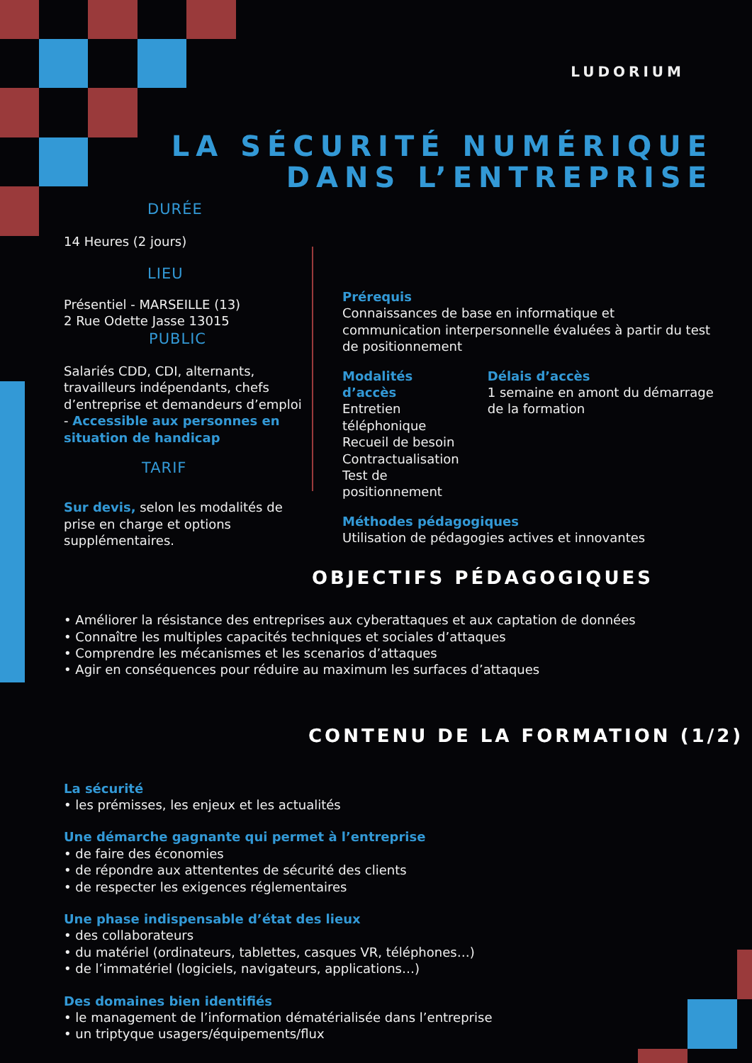LUDORIUM
LA SÉCURITÉ NUMÉRIQUE
DANS L’ENTREPRISE
DURÉE
14 Heures (2 jours)
LIEU
Présentiel - MARSEILLE (13)
2 Rue Odette Jasse 13015
PUBLIC
Salariés CDD, CDI, alternants, travailleurs indépendants, chefs d’entreprise et demandeurs d’emploi - Accessible aux personnes en situation de handicap
TARIF
Sur devis, selon les modalités de prise en charge et options supplémentaires.
Prérequis
Connaissances de base en informatique et communication interpersonnelle évaluées à partir du test de positionnement
Modalités d’accès
Entretien téléphonique
Recueil de besoin
Contractualisation
Test de positionnement
Délais d’accès
1 semaine en amont du démarrage de la formation
Méthodes pédagogiques
Utilisation de pédagogies actives et innovantes
OBJECTIFS PÉDAGOGIQUES
• Améliorer la résistance des entreprises aux cyberattaques et aux captation de données
• Connaître les multiples capacités techniques et sociales d’attaques
• Comprendre les mécanismes et les scenarios d’attaques
• Agir en conséquences pour réduire au maximum les surfaces d’attaques
CONTENU DE LA FORMATION (1/2)
La sécurité
• les prémisses, les enjeux et les actualités
Une démarche gagnante qui permet à l’entreprise
• de faire des économies
• de répondre aux attententes de sécurité des clients
• de respecter les exigences réglementaires
Une phase indispensable d’état des lieux
• des collaborateurs
• du matériel (ordinateurs, tablettes, casques VR, téléphones…)
• de l’immatériel (logiciels, navigateurs, applications…)
Des domaines bien identifiés
• le management de l’information dématérialisée dans l’entreprise
• un triptyque usagers/équipements/flux